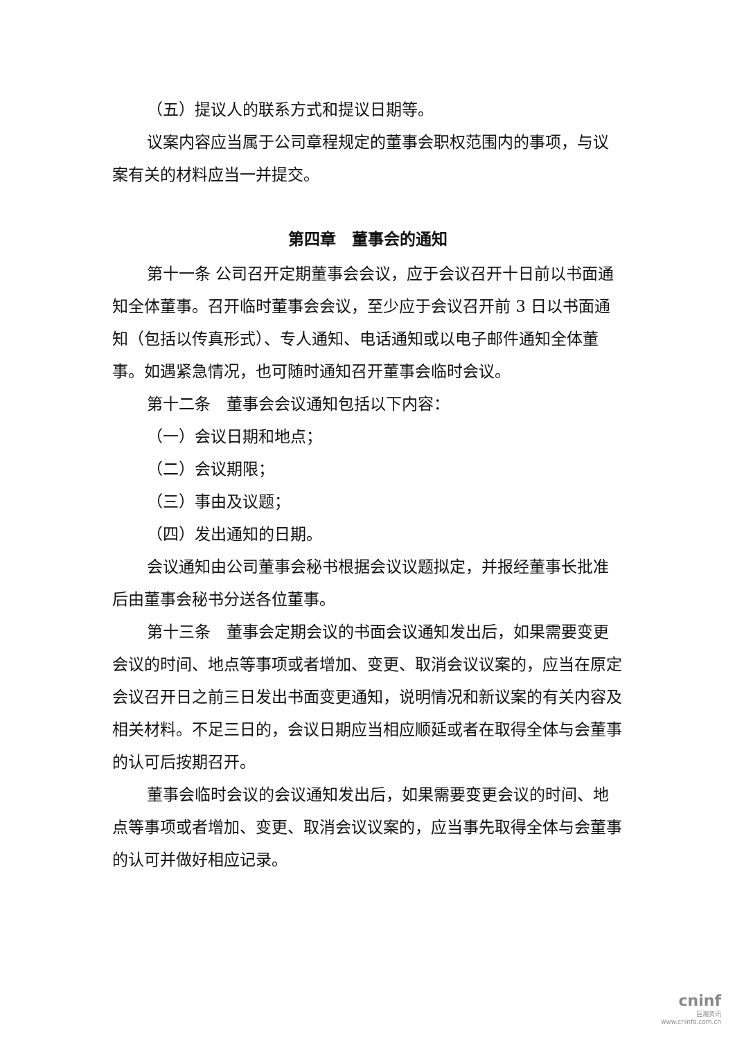（五）提议人的联系方式和提议日期等。
议案内容应当属于公司章程规定的董事会职权范围内的事项，与议案有关的材料应当一并提交。
第四章　董事会的通知
第十一条 公司召开定期董事会会议，应于会议召开十日前以书面通知全体董事。召开临时董事会会议，至少应于会议召开前 3 日以书面通知（包括以传真形式）、专人通知、电话通知或以电子邮件通知全体董事。如遇紧急情况，也可随时通知召开董事会临时会议。
第十二条　董事会会议通知包括以下内容：
（一）会议日期和地点；
（二）会议期限；
（三）事由及议题；
（四）发出通知的日期。
会议通知由公司董事会秘书根据会议议题拟定，并报经董事长批准后由董事会秘书分送各位董事。
第十三条　董事会定期会议的书面会议通知发出后，如果需要变更会议的时间、地点等事项或者增加、变更、取消会议议案的，应当在原定会议召开日之前三日发出书面变更通知，说明情况和新议案的有关内容及相关材料。不足三日的，会议日期应当相应顺延或者在取得全体与会董事的认可后按期召开。
董事会临时会议的会议通知发出后，如果需要变更会议的时间、地点等事项或者增加、变更、取消会议议案的，应当事先取得全体与会董事的认可并做好相应记录。
cninf
巨潮资讯
www.cninfo.com.cn